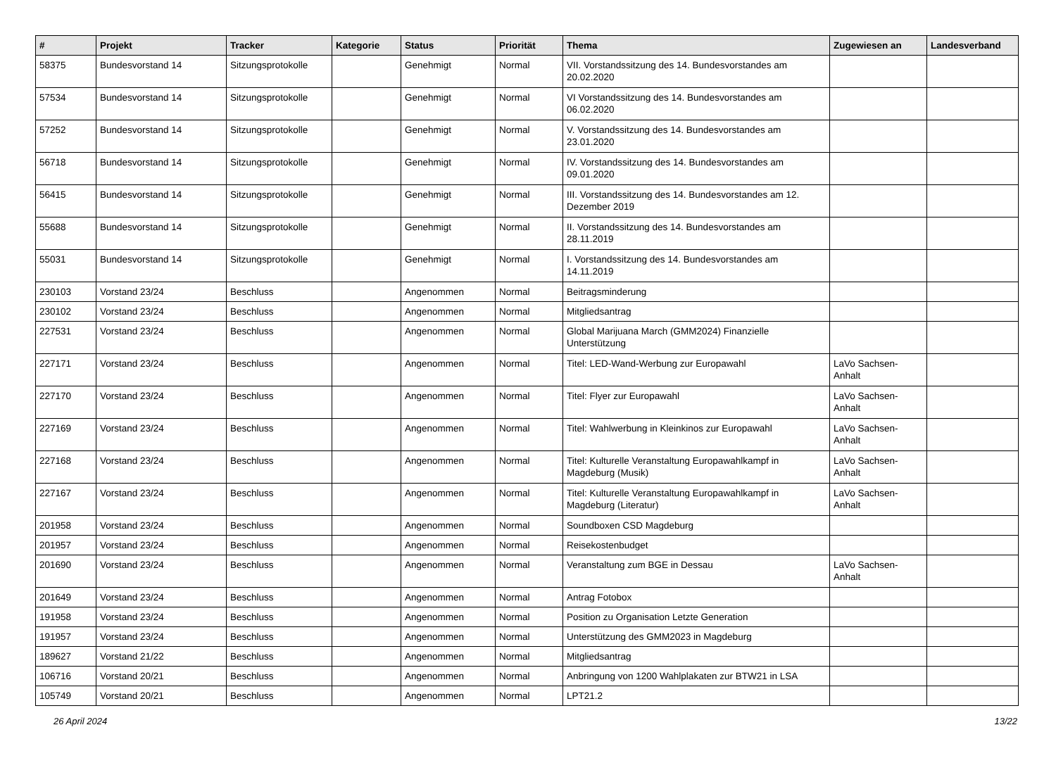| # | Projekt | Tracker | Kategorie | Status | Priorität | Thema | Zugewiesen an | Landesverband |
| --- | --- | --- | --- | --- | --- | --- | --- | --- |
| 58375 | Bundesvorstand 14 | Sitzungsprotokolle | | Genehmigt | Normal | VII. Vorstandssitzung des 14. Bundesvorstandes am 20.02.2020 | | |
| 57534 | Bundesvorstand 14 | Sitzungsprotokolle | | Genehmigt | Normal | VI Vorstandssitzung des 14. Bundesvorstandes am 06.02.2020 | | |
| 57252 | Bundesvorstand 14 | Sitzungsprotokolle | | Genehmigt | Normal | V. Vorstandssitzung des 14. Bundesvorstandes am 23.01.2020 | | |
| 56718 | Bundesvorstand 14 | Sitzungsprotokolle | | Genehmigt | Normal | IV. Vorstandssitzung des 14. Bundesvorstandes am 09.01.2020 | | |
| 56415 | Bundesvorstand 14 | Sitzungsprotokolle | | Genehmigt | Normal | III. Vorstandssitzung des 14. Bundesvorstandes am 12. Dezember 2019 | | |
| 55688 | Bundesvorstand 14 | Sitzungsprotokolle | | Genehmigt | Normal | II. Vorstandssitzung des 14. Bundesvorstandes am 28.11.2019 | | |
| 55031 | Bundesvorstand 14 | Sitzungsprotokolle | | Genehmigt | Normal | I. Vorstandssitzung des 14. Bundesvorstandes am 14.11.2019 | | |
| 230103 | Vorstand 23/24 | Beschluss | | Angenommen | Normal | Beitragsminderung | | |
| 230102 | Vorstand 23/24 | Beschluss | | Angenommen | Normal | Mitgliedsantrag | | |
| 227531 | Vorstand 23/24 | Beschluss | | Angenommen | Normal | Global Marijuana March (GMM2024) Finanzielle Unterstützung | | |
| 227171 | Vorstand 23/24 | Beschluss | | Angenommen | Normal | Titel: LED-Wand-Werbung zur Europawahl | LaVo Sachsen-Anhalt | |
| 227170 | Vorstand 23/24 | Beschluss | | Angenommen | Normal | Titel: Flyer zur Europawahl | LaVo Sachsen-Anhalt | |
| 227169 | Vorstand 23/24 | Beschluss | | Angenommen | Normal | Titel: Wahlwerbung in Kleinkinos zur Europawahl | LaVo Sachsen-Anhalt | |
| 227168 | Vorstand 23/24 | Beschluss | | Angenommen | Normal | Titel: Kulturelle Veranstaltung Europawahlkampf in Magdeburg (Musik) | LaVo Sachsen-Anhalt | |
| 227167 | Vorstand 23/24 | Beschluss | | Angenommen | Normal | Titel: Kulturelle Veranstaltung Europawahlkampf in Magdeburg (Literatur) | LaVo Sachsen-Anhalt | |
| 201958 | Vorstand 23/24 | Beschluss | | Angenommen | Normal | Soundboxen CSD Magdeburg | | |
| 201957 | Vorstand 23/24 | Beschluss | | Angenommen | Normal | Reisekostenbudget | | |
| 201690 | Vorstand 23/24 | Beschluss | | Angenommen | Normal | Veranstaltung zum BGE in Dessau | LaVo Sachsen-Anhalt | |
| 201649 | Vorstand 23/24 | Beschluss | | Angenommen | Normal | Antrag Fotobox | | |
| 191958 | Vorstand 23/24 | Beschluss | | Angenommen | Normal | Position zu Organisation Letzte Generation | | |
| 191957 | Vorstand 23/24 | Beschluss | | Angenommen | Normal | Unterstützung des GMM2023 in Magdeburg | | |
| 189627 | Vorstand 21/22 | Beschluss | | Angenommen | Normal | Mitgliedsantrag | | |
| 106716 | Vorstand 20/21 | Beschluss | | Angenommen | Normal | Anbringung von 1200 Wahlplakaten zur BTW21 in LSA | | |
| 105749 | Vorstand 20/21 | Beschluss | | Angenommen | Normal | LPT21.2 | | |
26 April 2024 13/22